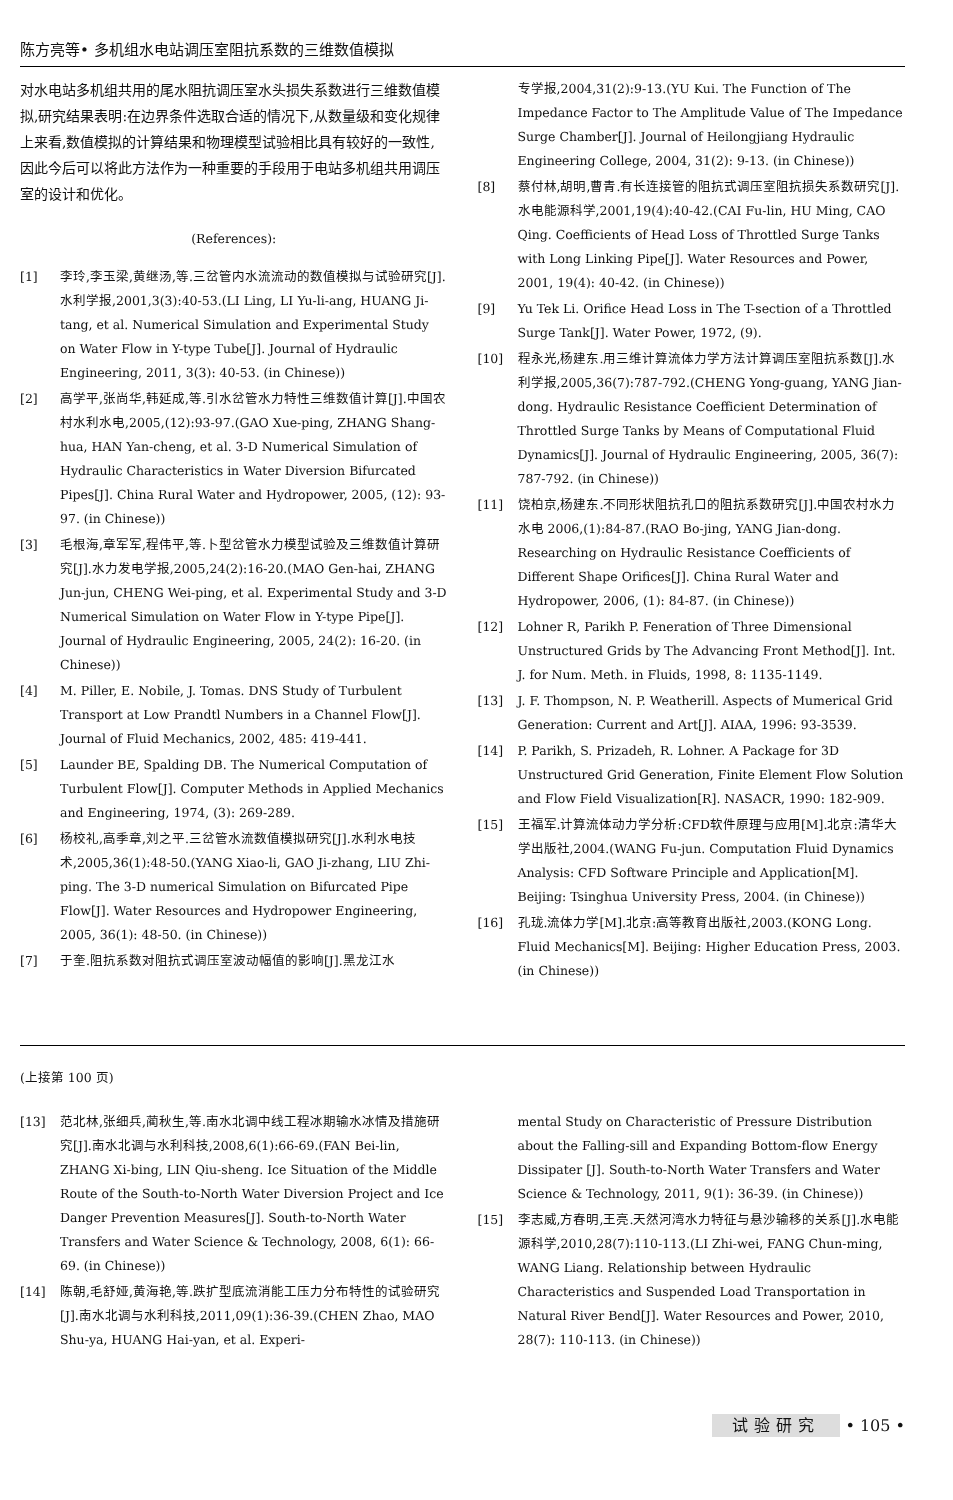陈方亮等• 多机组水电站调压室阻抗系数的三维数值模拟
对水电站多机组共用的尾水阻抗调压室水头损失系数进行三维数值模拟,研究结果表明:在边界条件选取合适的情况下,从数量级和变化规律上来看,数值模拟的计算结果和物理模型试验相比具有较好的一致性,因此今后可以将此方法作为一种重要的手段用于电站多机组共用调压室的设计和优化。
(References):
[1] 李玲,李玉梁,黄继汤,等.三岔管内水流流动的数值模拟与试验研究[J].水利学报,2001,3(3):40-53.(LI Ling, LI Yu-li-ang, HUANG Ji-tang, et al. Numerical Simulation and Experimental Study on Water Flow in Y-type Tube[J]. Journal of Hydraulic Engineering, 2011, 3(3): 40-53. (in Chinese))
[2] 高学平,张尚华,韩延成,等.引水岔管水力特性三维数值计算[J].中国农村水利水电,2005,(12):93-97.(GAO Xue-ping, ZHANG Shang-hua, HAN Yan-cheng, et al. 3-D Numerical Simulation of Hydraulic Characteristics in Water Diversion Bifurcated Pipes[J]. China Rural Water and Hydropower, 2005, (12): 93-97. (in Chinese))
[3] 毛根海,章军军,程伟平,等.卜型岔管水力模型试验及三维数值计算研究[J].水力发电学报,2005,24(2):16-20.(MAO Gen-hai, ZHANG Jun-jun, CHENG Wei-ping, et al. Experimental Study and 3-D Numerical Simulation on Water Flow in Y-type Pipe[J]. Journal of Hydraulic Engineering, 2005, 24(2): 16-20. (in Chinese))
[4] M. Piller, E. Nobile, J. Tomas. DNS Study of Turbulent Transport at Low Prandtl Numbers in a Channel Flow[J]. Journal of Fluid Mechanics, 2002, 485: 419-441.
[5] Launder BE, Spalding DB. The Numerical Computation of Turbulent Flow[J]. Computer Methods in Applied Mechanics and Engineering, 1974, (3): 269-289.
[6] 杨校礼,高季章,刘之平.三岔管水流数值模拟研究[J].水利水电技术,2005,36(1):48-50.(YANG Xiao-li, GAO Ji-zhang, LIU Zhi-ping. The 3-D numerical Simulation on Bifurcated Pipe Flow[J]. Water Resources and Hydropower Engineering, 2005, 36(1): 48-50. (in Chinese))
[7] 于奎.阻抗系数对阻抗式调压室波动幅值的影响[J].黑龙江水
专学报,2004,31(2):9-13.(YU Kui. The Function of The Impedance Factor to The Amplitude Value of The Impedance Surge Chamber[J]. Journal of Heilongjiang Hydraulic Engineering College, 2004, 31(2): 9-13. (in Chinese))
[8] 蔡付林,胡明,曹青.有长连接管的阻抗式调压室阻抗损失系数研究[J].水电能源科学,2001,19(4):40-42.(CAI Fu-lin, HU Ming, CAO Qing. Coefficients of Head Loss of Throttled Surge Tanks with Long Linking Pipe[J]. Water Resources and Power, 2001, 19(4): 40-42. (in Chinese))
[9] Yu Tek Li. Orifice Head Loss in The T-section of a Throttled Surge Tank[J]. Water Power, 1972, (9).
[10] 程永光,杨建东.用三维计算流体力学方法计算调压室阻抗系数[J].水利学报,2005,36(7):787-792.(CHENG Yong-guang, YANG Jian-dong. Hydraulic Resistance Coefficient Determination of Throttled Surge Tanks by Means of Computational Fluid Dynamics[J]. Journal of Hydraulic Engineering, 2005, 36(7): 787-792. (in Chinese))
[11] 饶柏京,杨建东.不同形状阻抗孔口的阻抗系数研究[J].中国农村水力水电 2006,(1):84-87.(RAO Bo-jing, YANG Jian-dong. Researching on Hydraulic Resistance Coefficients of Different Shape Orifices[J]. China Rural Water and Hydropower, 2006, (1): 84-87. (in Chinese))
[12] Lohner R, Parikh P. Feneration of Three Dimensional Unstructured Grids by The Advancing Front Method[J]. Int. J. for Num. Meth. in Fluids, 1998, 8: 1135-1149.
[13] J. F. Thompson, N. P. Weatherill. Aspects of Mumerical Grid Generation: Current and Art[J]. AIAA, 1996: 93-3539.
[14] P. Parikh, S. Prizadeh, R. Lohner. A Package for 3D Unstructured Grid Generation, Finite Element Flow Solution and Flow Field Visualization[R]. NASACR, 1990: 182-909.
[15] 王福军.计算流体动力学分析:CFD软件原理与应用[M].北京:清华大学出版社,2004.(WANG Fu-jun. Computation Fluid Dynamics Analysis: CFD Software Principle and Application[M]. Beijing: Tsinghua University Press, 2004. (in Chinese))
[16] 孔珑.流体力学[M].北京:高等教育出版社,2003.(KONG Long. Fluid Mechanics[M]. Beijing: Higher Education Press, 2003. (in Chinese))
(上接第 100 页)
[13] 范北林,张细兵,蔺秋生,等.南水北调中线工程冰期输水冰情及措施研究[J].南水北调与水利科技,2008,6(1):66-69.(FAN Bei-lin, ZHANG Xi-bing, LIN Qiu-sheng. Ice Situation of the Middle Route of the South-to-North Water Diversion Project and Ice Danger Prevention Measures[J]. South-to-North Water Transfers and Water Science & Technology, 2008, 6(1): 66-69. (in Chinese))
[14] 陈朝,毛舒娅,黄海艳,等.跌扩型底流消能工压力分布特性的试验研究[J].南水北调与水利科技,2011,09(1):36-39.(CHEN Zhao, MAO Shu-ya, HUANG Hai-yan, et al. Experi-
mental Study on Characteristic of Pressure Distribution about the Falling-sill and Expanding Bottom-flow Energy Dissipater [J]. South-to-North Water Transfers and Water Science & Technology, 2011, 9(1): 36-39. (in Chinese))
[15] 李志威,方春明,王亮.天然河湾水力特征与悬沙输移的关系[J].水电能源科学,2010,28(7):110-113.(LI Zhi-wei, FANG Chun-ming, WANG Liang. Relationship between Hydraulic Characteristics and Suspended Load Transportation in Natural River Bend[J]. Water Resources and Power, 2010, 28(7): 110-113. (in Chinese))
试验研究 • 105 •